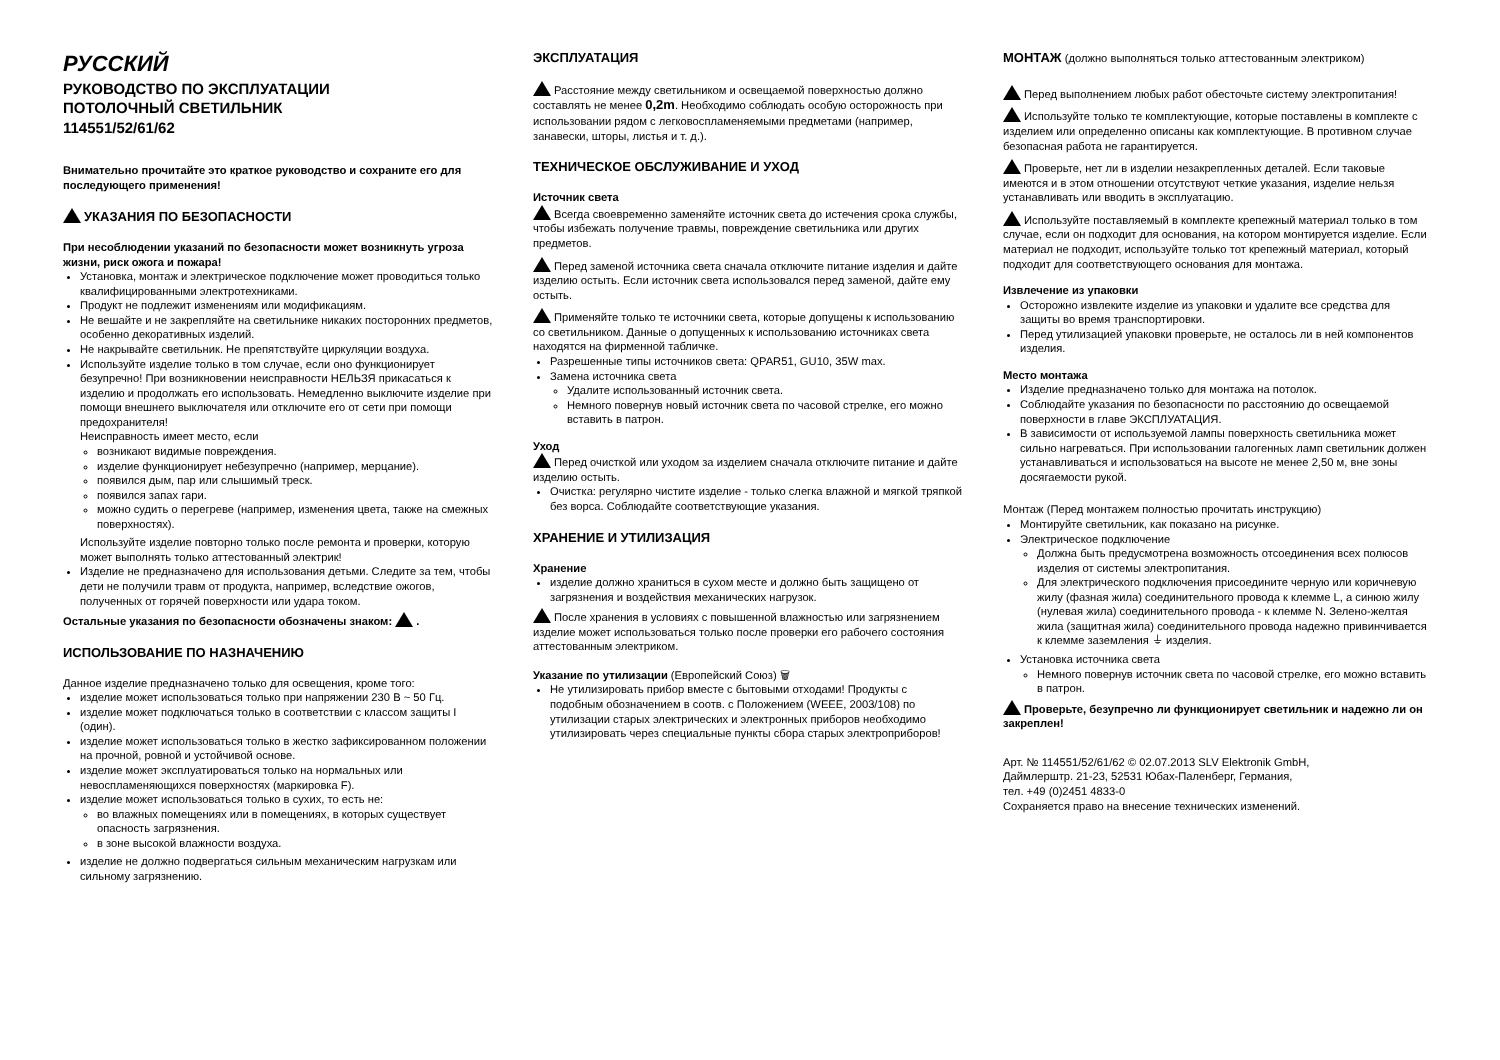РУССКИЙ
РУКОВОДСТВО ПО ЭКСПЛУАТАЦИИ
ПОТОЛОЧНЫЙ СВЕТИЛЬНИК
114551/52/61/62
Внимательно прочитайте это краткое руководство и сохраните его для последующего применения!
УКАЗАНИЯ ПО БЕЗОПАСНОСТИ
При несоблюдении указаний по безопасности может возникнуть угроза жизни, риск ожога и пожара!
Установка, монтаж и электрическое подключение может проводиться только квалифицированными электротехниками.
Продукт не подлежит изменениям или модификациям.
Не вешайте и не закрепляйте на светильнике никаких посторонних предметов, особенно декоративных изделий.
Не накрывайте светильник. Не препятствуйте циркуляции воздуха.
Используйте изделие только в том случае, если оно функционирует безупречно! При возникновении неисправности НЕЛЬЗЯ прикасаться к изделию и продолжать его использовать. Немедленно выключите изделие при помощи внешнего выключателя или отключите его от сети при помощи предохранителя!
Неисправность имеет место, если
возникают видимые повреждения.
изделие функционирует небезупречно (например, мерцание).
появился дым, пар или слышимый треск.
появился запах гари.
можно судить о перегреве (например, изменения цвета, также на смежных поверхностях).
Используйте изделие повторно только после ремонта и проверки, которую может выполнять только аттестованный электрик!
Изделие не предназначено для использования детьми. Следите за тем, чтобы дети не получили травм от продукта, например, вследствие ожогов, полученных от горячей поверхности или удара током.
Остальные указания по безопасности обозначены знаком: .
ИСПОЛЬЗОВАНИЕ ПО НАЗНАЧЕНИЮ
Данное изделие предназначено только для освещения, кроме того:
изделие может использоваться только при напряжении 230 В ~ 50 Гц.
изделие может подключаться только в соответствии с классом защиты I (один).
изделие может использоваться только в жестко зафиксированном положении на прочной, ровной и устойчивой основе.
изделие может эксплуатироваться только на нормальных или невоспламеняющихся поверхностях (маркировка F).
изделие может использоваться только в сухих, то есть не:
во влажных помещениях или в помещениях, в которых существует опасность загрязнения.
в зоне высокой влажности воздуха.
изделие не должно подвергаться сильным механическим нагрузкам или сильному загрязнению.
ЭКСПЛУАТАЦИЯ
Расстояние между светильником и освещаемой поверхностью должно составлять не менее 0,2m. Необходимо соблюдать особую осторожность при использовании рядом с легковоспламеняемыми предметами (например, занавески, шторы, листья и т. д.).
ТЕХНИЧЕСКОЕ ОБСЛУЖИВАНИЕ И УХОД
Источник света
Всегда своевременно заменяйте источник света до истечения срока службы, чтобы избежать получение травмы, повреждение светильника или других предметов.
Перед заменой источника света сначала отключите питание изделия и дайте изделию остыть. Если источник света использовался перед заменой, дайте ему остыть.
Применяйте только те источники света, которые допущены к использованию со светильником. Данные о допущенных к использованию источниках света находятся на фирменной табличке.
Разрешенные типы источников света: QPAR51, GU10, 35W max.
Замена источника света
Удалите использованный источник света.
Немного повернув новый источник света по часовой стрелке, его можно вставить в патрон.
Уход
Перед очисткой или уходом за изделием сначала отключите питание и дайте изделию остыть.
Очистка: регулярно чистите изделие - только слегка влажной и мягкой тряпкой без ворса. Соблюдайте соответствующие указания.
ХРАНЕНИЕ И УТИЛИЗАЦИЯ
Хранение
изделие должно храниться в сухом месте и должно быть защищено от загрязнения и воздействия механических нагрузок.
После хранения в условиях с повышенной влажностью или загрязнением изделие может использоваться только после проверки его рабочего состояния аттестованным электриком.
Указание по утилизации (Европейский Союз) 🗑
Не утилизировать прибор вместе с бытовыми отходами! Продукты с подобным обозначением в соотв. с Положением (WEEE, 2003/108) по утилизации старых электрических и электронных приборов необходимо утилизировать через специальные пункты сбора старых электроприборов!
МОНТАЖ (должно выполняться только аттестованным электриком)
Перед выполнением любых работ обесточьте систему электропитания!
Используйте только те комплектующие, которые поставлены в комплекте с изделием или определенно описаны как комплектующие. В противном случае безопасная работа не гарантируется.
Проверьте, нет ли в изделии незакрепленных деталей. Если таковые имеются и в этом отношении отсутствуют четкие указания, изделие нельзя устанавливать или вводить в эксплуатацию.
Используйте поставляемый в комплекте крепежный материал только в том случае, если он подходит для основания, на котором монтируется изделие. Если материал не подходит, используйте только тот крепежный материал, который подходит для соответствующего основания для монтажа.
Извлечение из упаковки
Осторожно извлеките изделие из упаковки и удалите все средства для защиты во время транспортировки.
Перед утилизацией упаковки проверьте, не осталось ли в ней компонентов изделия.
Место монтажа
Изделие предназначено только для монтажа на потолок.
Соблюдайте указания по безопасности по расстоянию до освещаемой поверхности в главе ЭКСПЛУАТАЦИЯ.
В зависимости от используемой лампы поверхность светильника может сильно нагреваться. При использовании галогенных ламп светильник должен устанавливаться и использоваться на высоте не менее 2,50 м, вне зоны досягаемости рукой.
Монтаж (Перед монтажем полностью прочитать инструкцию)
Монтируйте светильник, как показано на рисунке.
Электрическое подключение
Должна быть предусмотрена возможность отсоединения всех полюсов изделия от системы электропитания.
Для электрического подключения присоедините черную или коричневую жилу (фазная жила) соединительного провода к клемме L, а синюю жилу (нулевая жила) соединительного провода - к клемме N. Зелено-желтая жила (защитная жила) соединительного провода надежно привинчивается к клемме заземления ⏚ изделия.
Установка источника света
Немного повернув источник света по часовой стрелке, его можно вставить в патрон.
Проверьте, безупречно ли функционирует светильник и надежно ли он закреплен!
Арт. № 114551/52/61/62 © 02.07.2013 SLV Elektronik GmbH,
Даймлерштр. 21-23, 52531 Юбах-Паленберг, Германия,
тел. +49 (0)2451 4833-0
Сохраняется право на внесение технических изменений.